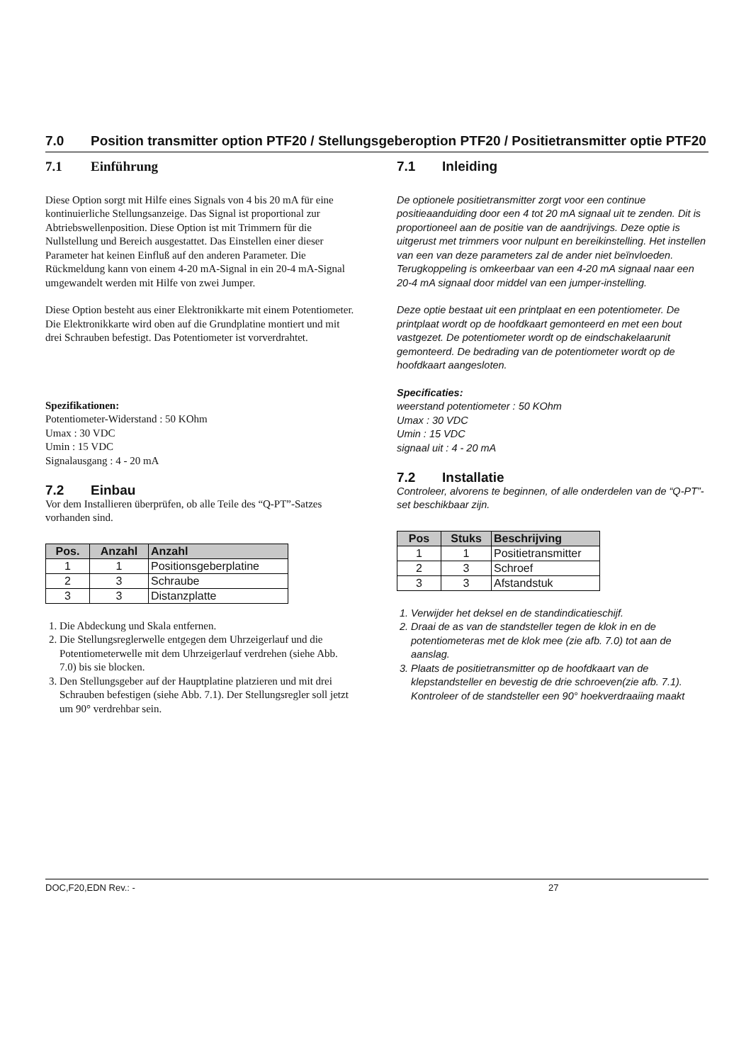7.0 Position transmitter option PTF20 / Stellungsgeberoption PTF20 / Positietransmitter optie PTF20
7.1 Einführung
Diese Option sorgt mit Hilfe eines Signals von 4 bis 20 mA für eine kontinuierliche Stellungsanzeige. Das Signal ist proportional zur Abtriebswellenposition. Diese Option ist mit Trimmern für die Nullstellung und Bereich ausgestattet. Das Einstellen einer dieser Parameter hat keinen Einfluß auf den anderen Parameter. Die Rückmeldung kann von einem 4-20 mA-Signal in ein 20-4 mA-Signal umgewandelt werden mit Hilfe von zwei Jumper.
Diese Option besteht aus einer Elektronikkarte mit einem Potentiometer. Die Elektronikkarte wird oben auf die Grundplatine montiert und mit drei Schrauben befestigt. Das Potentiometer ist vorverdrahtet.
Spezifikationen:
Potentiometer-Widerstand : 50 KOhm
Umax : 30 VDC
Umin : 15 VDC
Signalausgang : 4 - 20 mA
7.2 Einbau
Vor dem Installieren überprüfen, ob alle Teile des “Q-PT”-Satzes vorhanden sind.
| Pos. | Anzahl | Anzahl |
| --- | --- | --- |
| 1 | 1 | Positionsgeberplatine |
| 2 | 3 | Schraube |
| 3 | 3 | Distanzplatte |
1. Die Abdeckung und Skala entfernen.
2. Die Stellungsreglerwelle entgegen dem Uhrzeigerlauf und die Potentiometerwelle mit dem Uhrzeigerlauf verdrehen (siehe Abb. 7.0) bis sie blocken.
3. Den Stellungsgeber auf der Hauptplatine platzieren und mit drei Schrauben befestigen (siehe Abb. 7.1). Der Stellungsregler soll jetzt um 90° verdrehbar sein.
7.1 Inleiding
De optionele positietransmitter zorgt voor een continue positieaanduiding door een 4 tot 20 mA signaal uit te zenden. Dit is proportioneel aan de positie van de aandrijvings. Deze optie is uitgerust met trimmers voor nulpunt en bereikinstelling. Het instellen van een van deze parameters zal de ander niet beïnvloeden. Terugkoppeling is omkeerbaar van een 4-20 mA signaal naar een 20-4 mA signaal door middel van een jumper-instelling.
Deze optie bestaat uit een printplaat en een potentiometer. De printplaat wordt op de hoofdkaart gemonteerd en met een bout vastgezet. De potentiometer wordt op de eindschakelaarunit gemonteerd. De bedrading van de potentiometer wordt op de hoofdkaart aangesloten.
Specificaties:
weerstand potentiometer : 50 KOhm
Umax : 30 VDC
Umin : 15 VDC
signaal uit : 4 - 20 mA
7.2 Installatie
Controleer, alvorens te beginnen, of alle onderdelen van de “Q-PT”-set beschikbaar zijn.
| Pos | Stuks | Beschrijving |
| --- | --- | --- |
| 1 | 1 | Positietransmitter |
| 2 | 3 | Schroef |
| 3 | 3 | Afstandstuk |
1. Verwijder het deksel en de standindicatieschijf.
2. Draai de as van de standsteller tegen de klok in en de potentiometeras met de klok mee (zie afb. 7.0) tot aan de aanslag.
3. Plaats de positietransmitter op de hoofdkaart van de klepstandsteller en bevestig de drie schroeven(zie afb. 7.1). Kontroleer of de standsteller een 90° hoekverdraaiing maakt
DOC,F20,EDN Rev.: - 27